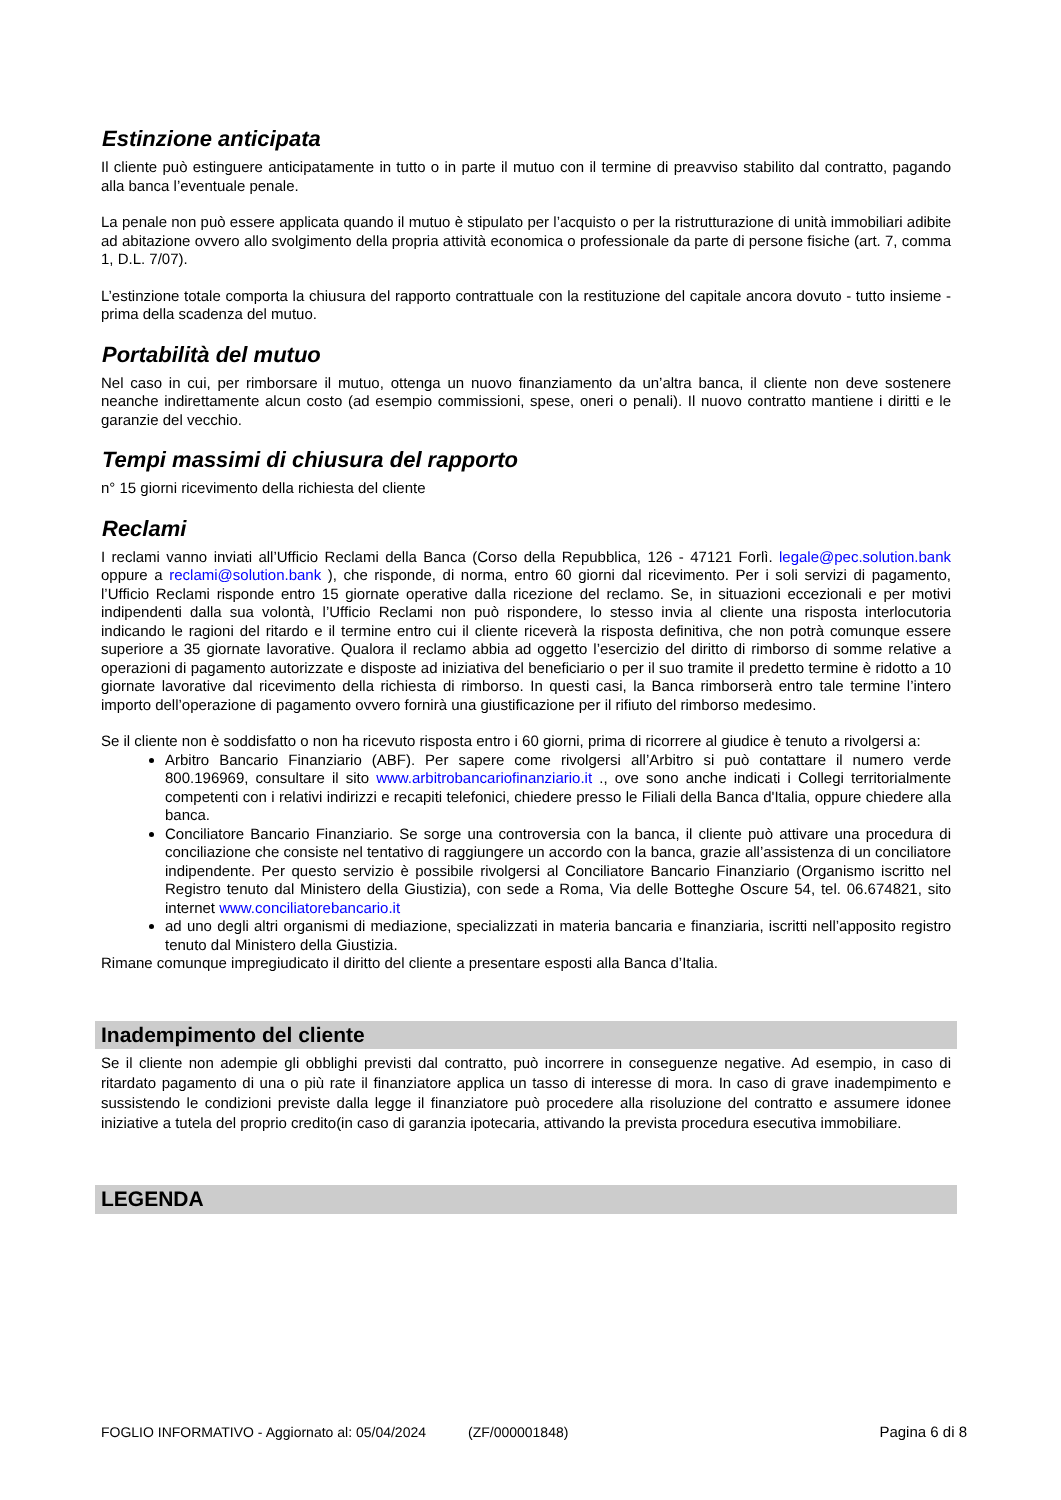Estinzione anticipata
Il cliente può estinguere anticipatamente in tutto o in parte il mutuo con il termine di preavviso stabilito dal contratto, pagando alla banca l’eventuale penale.
La penale non può essere applicata quando il mutuo è stipulato per l’acquisto o per la ristrutturazione di unità immobiliari adibite ad abitazione ovvero allo svolgimento della propria attività economica o professionale da parte di persone fisiche (art. 7, comma 1, D.L. 7/07).
L’estinzione totale comporta la chiusura del rapporto contrattuale con la restituzione del capitale ancora dovuto - tutto insieme - prima della scadenza del mutuo.
Portabilità del mutuo
Nel caso in cui, per rimborsare il mutuo, ottenga un nuovo finanziamento da un’altra banca, il cliente non deve sostenere neanche indirettamente alcun costo (ad esempio commissioni, spese, oneri o penali). Il nuovo contratto mantiene i diritti e le garanzie del vecchio.
Tempi massimi di chiusura del rapporto
n° 15 giorni ricevimento della richiesta del cliente
Reclami
I reclami vanno inviati all’Ufficio Reclami della Banca (Corso della Repubblica, 126 - 47121 Forlì. legale@pec.solution.bank oppure a reclami@solution.bank ), che risponde, di norma, entro 60 giorni dal ricevimento. Per i soli servizi di pagamento, l’Ufficio Reclami risponde entro 15 giornate operative dalla ricezione del reclamo. Se, in situazioni eccezionali e per motivi indipendenti dalla sua volontà, l’Ufficio Reclami non può rispondere, lo stesso invia al cliente una risposta interlocutoria indicando le ragioni del ritardo e il termine entro cui il cliente riceverà la risposta definitiva, che non potrà comunque essere superiore a 35 giornate lavorative. Qualora il reclamo abbia ad oggetto l’esercizio del diritto di rimborso di somme relative a operazioni di pagamento autorizzate e disposte ad iniziativa del beneficiario o per il suo tramite il predetto termine è ridotto a 10 giornate lavorative dal ricevimento della richiesta di rimborso. In questi casi, la Banca rimborserà entro tale termine l’intero importo dell’operazione di pagamento ovvero fornirà una giustificazione per il rifiuto del rimborso medesimo.
Se il cliente non è soddisfatto o non ha ricevuto risposta entro i 60 giorni, prima di ricorrere al giudice è tenuto a rivolgersi a:
Arbitro Bancario Finanziario (ABF). Per sapere come rivolgersi all’Arbitro si può contattare il numero verde 800.196969, consultare il sito www.arbitrobancariofinanziario.it ., ove sono anche indicati i Collegi territorialmente competenti con i relativi indirizzi e recapiti telefonici, chiedere presso le Filiali della Banca d'Italia, oppure chiedere alla banca.
Conciliatore Bancario Finanziario. Se sorge una controversia con la banca, il cliente può attivare una procedura di conciliazione che consiste nel tentativo di raggiungere un accordo con la banca, grazie all’assistenza di un conciliatore indipendente. Per questo servizio è possibile rivolgersi al Conciliatore Bancario Finanziario (Organismo iscritto nel Registro tenuto dal Ministero della Giustizia), con sede a Roma, Via delle Botteghe Oscure 54, tel. 06.674821, sito internet www.conciliatorebancario.it
ad uno degli altri organismi di mediazione, specializzati in materia bancaria e finanziaria, iscritti nell’apposito registro tenuto dal Ministero della Giustizia.
Rimane comunque impregiudicato il diritto del cliente a presentare esposti alla Banca d’Italia.
Inadempimento del cliente
Se il cliente non adempie gli obblighi previsti dal contratto, può incorrere in conseguenze negative. Ad esempio, in caso di ritardato pagamento di una o più rate il finanziatore applica un tasso di interesse di mora. In caso di grave inadempimento e sussistendo le condizioni previste dalla legge il finanziatore può procedere alla risoluzione del contratto e assumere idonee iniziative a tutela del proprio credito(in caso di garanzia ipotecaria, attivando la prevista procedura esecutiva immobiliare.
LEGENDA
FOGLIO INFORMATIVO - Aggiornato al: 05/04/2024 (ZF/000001848) Pagina 6 di 8